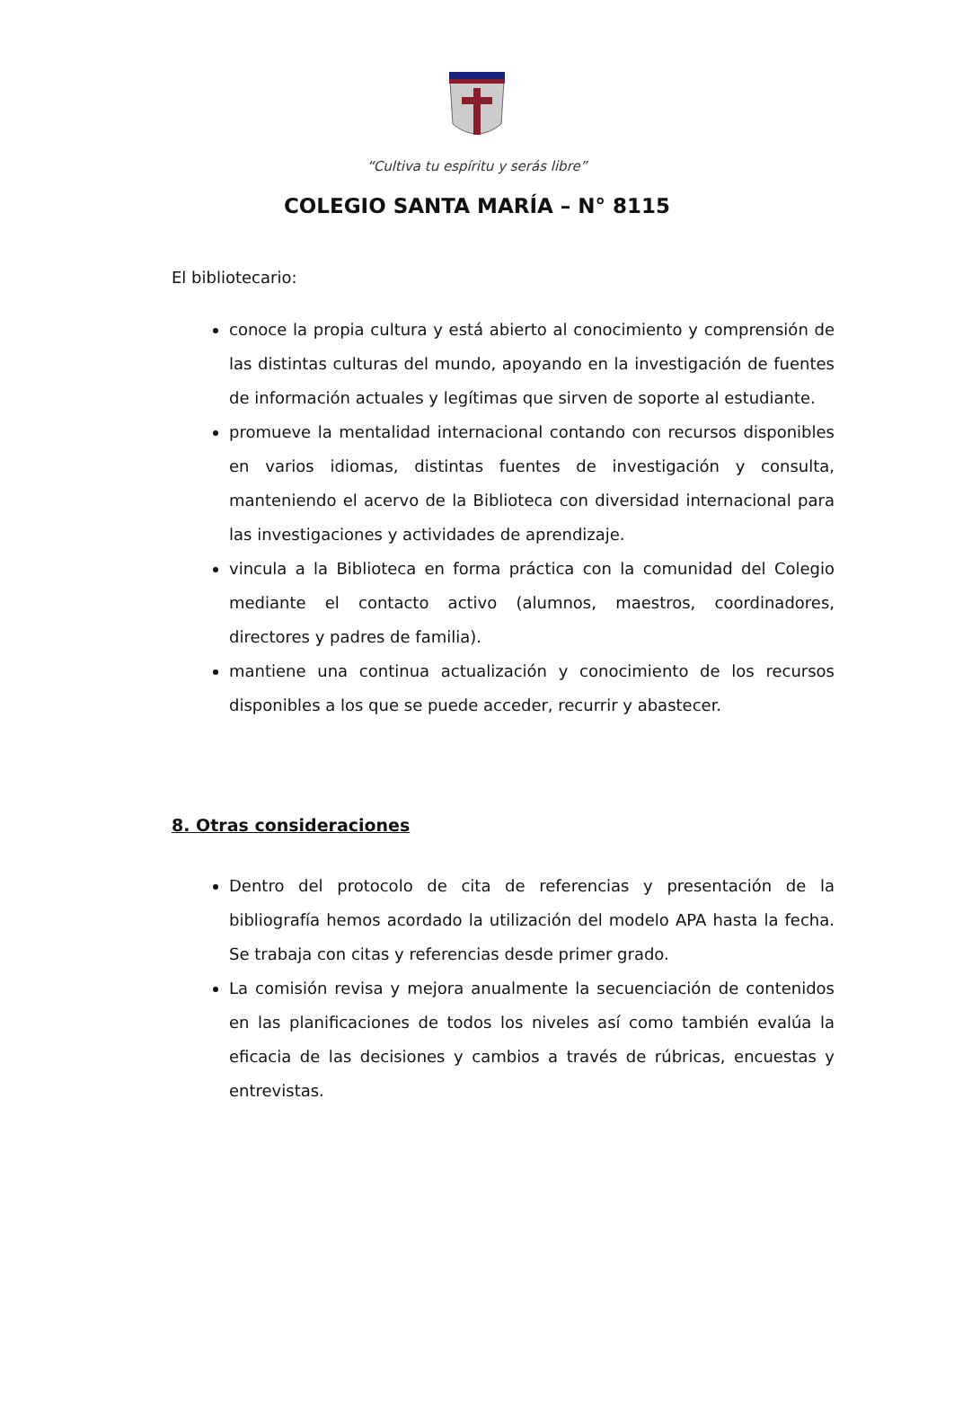“Cultiva tu espíritu y serás libre”
COLEGIO SANTA MARÍA – N° 8115
El bibliotecario:
conoce la propia cultura y está abierto al conocimiento y comprensión de las distintas culturas del mundo, apoyando en la investigación de fuentes de información actuales y legítimas que sirven de soporte al estudiante.
promueve la mentalidad internacional contando con recursos disponibles en varios idiomas, distintas fuentes de investigación y consulta, manteniendo el acervo de la Biblioteca con diversidad internacional para las investigaciones y actividades de aprendizaje.
vincula a la Biblioteca en forma práctica con la comunidad del Colegio mediante el contacto activo (alumnos, maestros, coordinadores, directores y padres de familia).
mantiene una continua actualización y conocimiento de los recursos disponibles a los que se puede acceder, recurrir y abastecer.
8. Otras consideraciones
Dentro del protocolo de cita de referencias y presentación de la bibliografía hemos acordado la utilización del modelo APA hasta la fecha. Se trabaja con citas y referencias desde primer grado.
La comisión revisa y mejora anualmente la secuenciación de contenidos en las planificaciones de todos los niveles así como también evalúa la eficacia de las decisiones y cambios a través de rúbricas, encuestas y entrevistas.